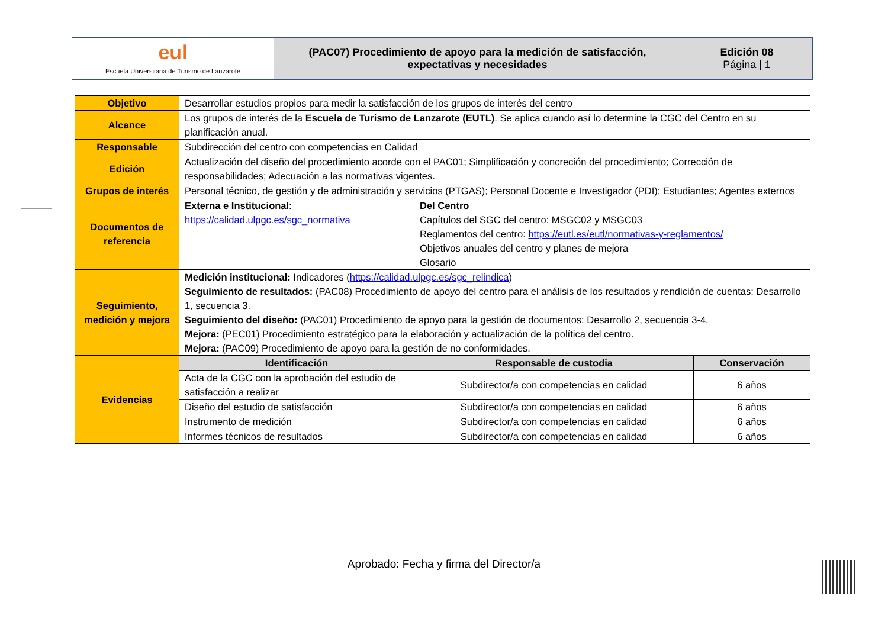| eul Escuela Universitaria de Turismo de Lanzarote | (PAC07) Procedimiento de apoyo para la medición de satisfacción, expectativas y necesidades | Edición 08 Página / 1 |
| Objetivo | Desarrollar estudios propios para medir la satisfacción de los grupos de interés del centro | | |
| Alcance | Los grupos de interés de la Escuela de Turismo de Lanzarote (EUTL) . Se aplica cuando así lo determine la CGC del Centro en su planificación anual. | | |
| Responsable | Subdirección del centro con competencias en Calidad | | |
| Edición | Actualización del diseño del procedimiento acorde con el PAC01; Simplificación y concreción del procedimiento; Corrección de responsabilidades; Adecuación a las normativas vigentes. | | |
| Grupos de interés | Personal técnico, de gestión y de administración y servicios (PTGAS); Personal Docente e Investigador (PDI); Estudiantes; Agentes externos | | |
| Documentos de referencia | Externa e Institucional : https://calidad.ulpgc.es/sgc_normativa | Del Centro Capítulos del SGC del centro: MSGC02 y MSGC03 Reglamentos del centro: https://eutl.es/eutl/normativas-y-reglamentos/ Objetivos anuales del centro y planes de mejora Glosario | |
| Seguimiento, medición y mejora | Medición institucional: Indicadores ( https://calidad.ulpgc.es/sgc_relindica ) Seguimiento de resultados: (PAC08) Procedimiento de apoyo del centro para el análisis de los resultados y rendición de cuentas: Desarrollo 1, secuencia 3. Seguimiento del diseño: (PAC01) Procedimiento de apoyo para la gestión de documentos: Desarrollo 2, secuencia 3-4. Mejora: (PEC01) Procedimiento estratégico para la elaboración y actualización de la política del centro. Mejora: (PAC09) Procedimiento de apoyo para la gestión de no conformidades. | | |
| Evidencias | Identificación | Responsable de custodia | Conservación |
| | Acta de la CGC con la aprobación del estudio de satisfacción a realizar | Subdirector/a con competencias en calidad | 6 años |
| | Diseño del estudio de satisfacción | Subdirector/a con competencias en calidad | 6 años |
| | Instrumento de medición | Subdirector/a con competencias en calidad | 6 años |
| | Informes técnicos de resultados | Subdirector/a con competencias en calidad | 6 años |
Aprobado: Fecha y firma del Director/a